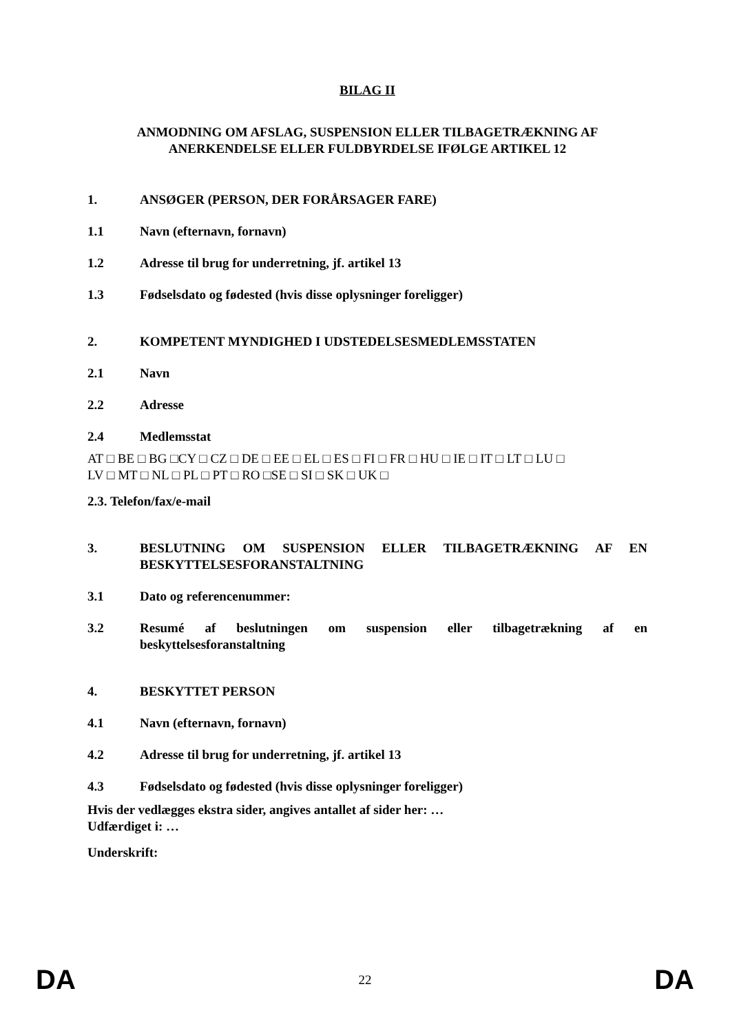BILAG II
ANMODNING OM AFSLAG, SUSPENSION ELLER TILBAGETRÆKNING AF ANERKENDELSE ELLER FULDBYRDELSE IFØLGE ARTIKEL 12
1. ANSØGER (PERSON, DER FORÅRSAGER FARE)
1.1 Navn (efternavn, fornavn)
1.2 Adresse til brug for underretning, jf. artikel 13
1.3 Fødselsdato og fødested (hvis disse oplysninger foreligger)
2. KOMPETENT MYNDIGHED I UDSTEDELSESMEDLEMSSTATEN
2.1 Navn
2.2 Adresse
2.4 Medlemsstat
AT □ BE □ BG □CY □ CZ □ DE □ EE □ EL □ ES □ FI □ FR □ HU □ IE □ IT □ LT □ LU □
LV □ MT □ NL □ PL □ PT □ RO □SE □ SI □ SK □ UK □
2.3. Telefon/fax/e-mail
3. BESLUTNING OM SUSPENSION ELLER TILBAGETRÆKNING AF EN BESKYTTELSESFORANSTALTNING
3.1 Dato og referencenummer:
3.2 Resumé af beslutningen om suspension eller tilbagetrækning af en beskyttelsesforanstaltning
4. BESKYTTET PERSON
4.1 Navn (efternavn, fornavn)
4.2 Adresse til brug for underretning, jf. artikel 13
4.3 Fødselsdato og fødested (hvis disse oplysninger foreligger)
Hvis der vedlægges ekstra sider, angives antallet af sider her: …
Udfærdiget i: …
Underskrift:
DA 22 DA